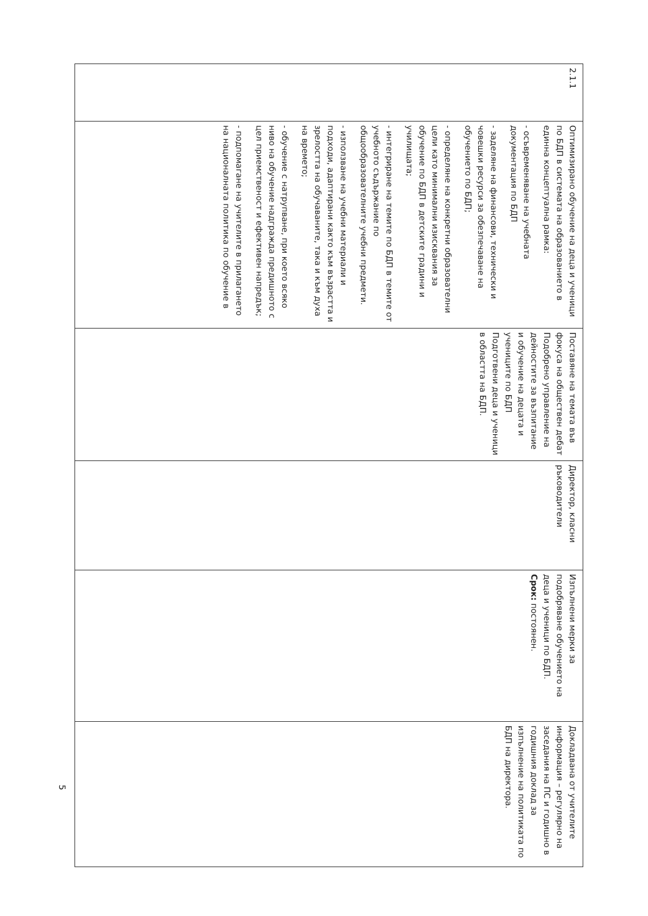| 2.1.1 | Оптимизирано обучение на деца и ученици по БДП в системата на образованието в единна концептуална рамка: - осъвременяване на учебната документация по БДП - заделяне на финансови, технически и човешки ресурси за обезпечаване на обучението по БДП; - определяне на конкретни образователни цели като минимални изисквания за обучение по БДП в детските градини и училищата; - интегриране на темите по БДП в темите от учебното съдържание по общообразователните учебни предмети. - използване на учебни материали и подходи, адаптирани както към възрастта и зрелостта на обучаваните, така и към духа на времето; - обучение с натрупване, при което всяко ниво на обучение надгражда предишното с цел приемственост и ефективен напредък; - подпомагане на учителите в прилагането на националната политика по обучение в | Поставяне на темата във фокуса на обществен дебат Подобрено управление на дейностите за възпитание и обучение на децата и учениците по БДП Подготвени деца и ученици в областта на БДП. | Директор, класни ръководители | Изпълнени мерки за подобряване обучението на деца и ученици по БДП. Срок: постоянен. | Докладвана от учителите информация – регулярно на заседания на ПС и годишно в годишния доклад за изпълнение на политиката по БДП на директора. |
5